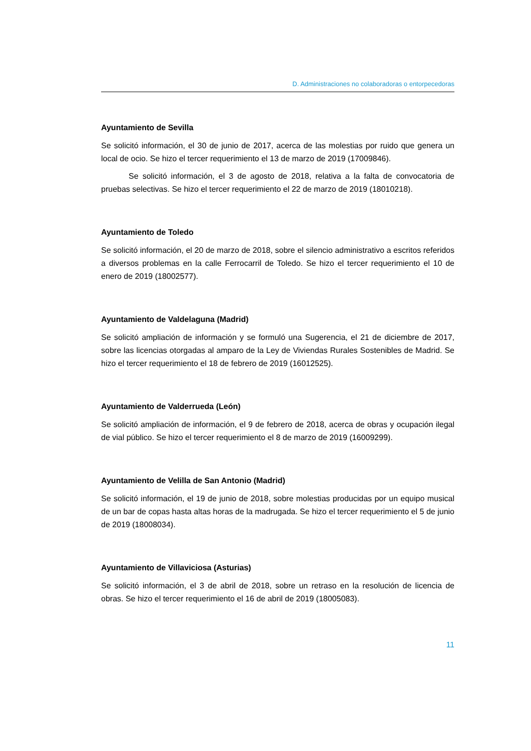D. Administraciones no colaboradoras o entorpecedoras
Ayuntamiento de Sevilla
Se solicitó información, el 30 de junio de 2017, acerca de las molestias por ruido que genera un local de ocio. Se hizo el tercer requerimiento el 13 de marzo de 2019 (17009846).
Se solicitó información, el 3 de agosto de 2018, relativa a la falta de convocatoria de pruebas selectivas. Se hizo el tercer requerimiento el 22 de marzo de 2019 (18010218).
Ayuntamiento de Toledo
Se solicitó información, el 20 de marzo de 2018, sobre el silencio administrativo a escritos referidos a diversos problemas en la calle Ferrocarril de Toledo. Se hizo el tercer requerimiento el 10 de enero de 2019 (18002577).
Ayuntamiento de Valdelaguna (Madrid)
Se solicitó ampliación de información y se formuló una Sugerencia, el 21 de diciembre de 2017, sobre las licencias otorgadas al amparo de la Ley de Viviendas Rurales Sostenibles de Madrid. Se hizo el tercer requerimiento el 18 de febrero de 2019 (16012525).
Ayuntamiento de Valderrueda (León)
Se solicitó ampliación de información, el 9 de febrero de 2018, acerca de obras y ocupación ilegal de vial público. Se hizo el tercer requerimiento el 8 de marzo de 2019 (16009299).
Ayuntamiento de Velilla de San Antonio (Madrid)
Se solicitó información, el 19 de junio de 2018, sobre molestias producidas por un equipo musical de un bar de copas hasta altas horas de la madrugada. Se hizo el tercer requerimiento el 5 de junio de 2019 (18008034).
Ayuntamiento de Villaviciosa (Asturias)
Se solicitó información, el 3 de abril de 2018, sobre un retraso en la resolución de licencia de obras. Se hizo el tercer requerimiento el 16 de abril de 2019 (18005083).
11